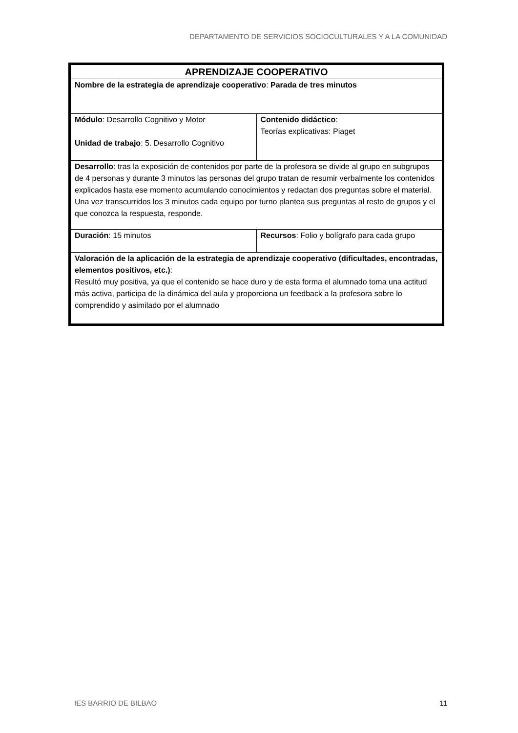DEPARTAMENTO DE SERVICIOS SOCIOCULTURALES Y A LA COMUNIDAD
| APRENDIZAJE COOPERATIVO | |
| --- | --- |
| Nombre de la estrategia de aprendizaje cooperativo : Parada de tres minutos | |
| Módulo : Desarrollo Cognitivo y Motor Unidad de trabajo : 5. Desarrollo Cognitivo | Contenido didáctico : Teorías explicativas: Piaget |
| Desarrollo : tras la exposición de contenidos por parte de la profesora se divide al grupo en subgrupos de 4 personas y durante 3 minutos las personas del grupo tratan de resumir verbalmente los contenidos explicados hasta ese momento acumulando conocimientos y redactan dos preguntas sobre el material. Una vez transcurridos los 3 minutos cada equipo por turno plantea sus preguntas al resto de grupos y el que conozca la respuesta, responde. | |
| Duración : 15 minutos | Recursos : Folio y bolígrafo para cada grupo |
| Valoración de la aplicación de la estrategia de aprendizaje cooperativo (dificultades, encontradas, elementos positivos, etc.) : Resultó muy positiva, ya que el contenido se hace duro y de esta forma el alumnado toma una actitud más activa, participa de la dinámica del aula y proporciona un feedback a la profesora sobre lo comprendido y asimilado por el alumnado | |
IES BARRIO DE BILBAO 11